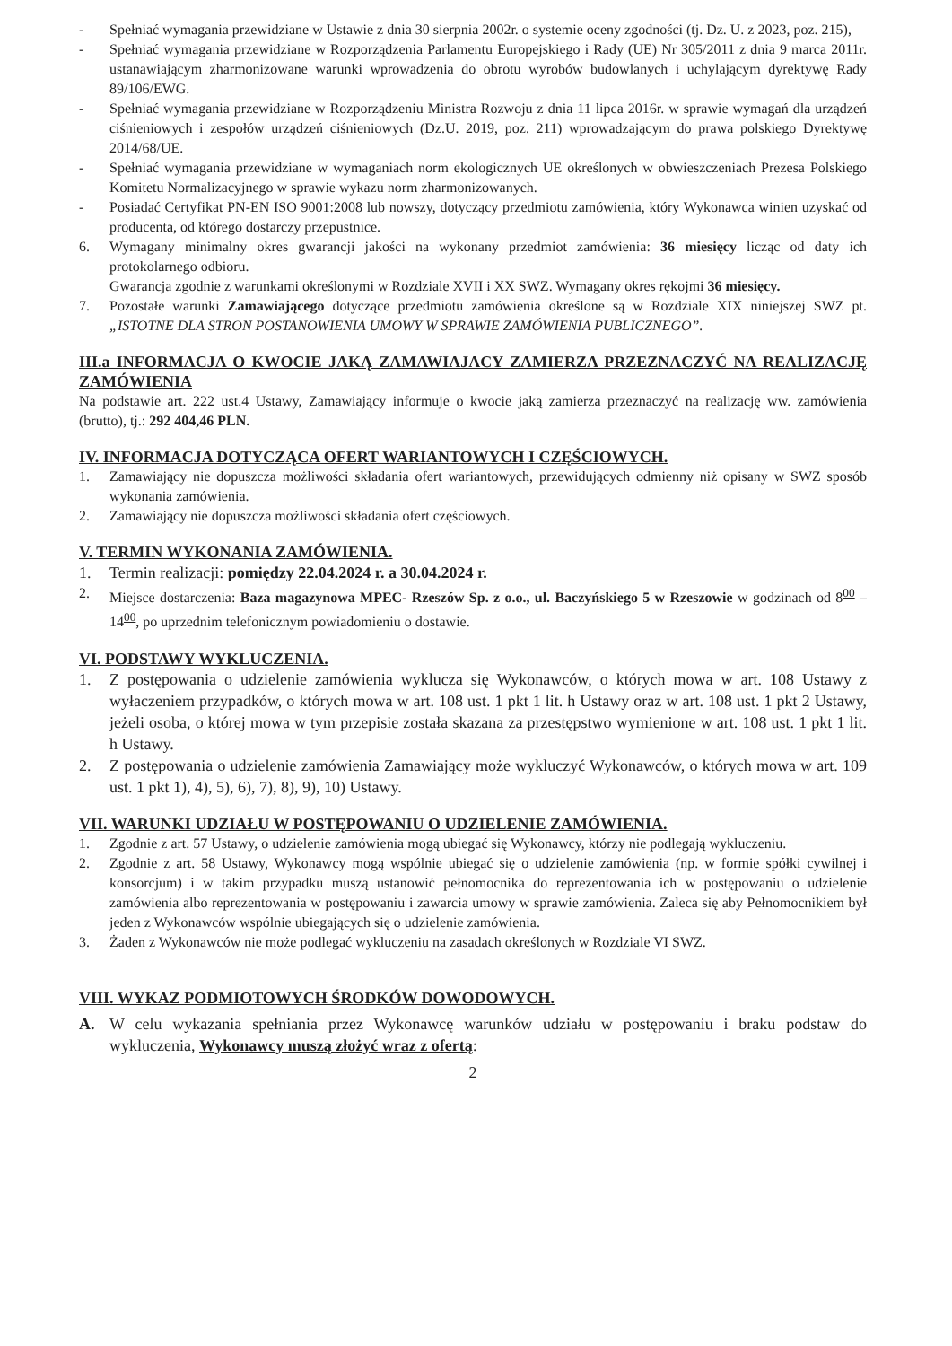- Spełniać wymagania przewidziane w Ustawie z dnia 30 sierpnia 2002r. o systemie oceny zgodności (tj. Dz. U. z 2023, poz. 215),
- Spełniać wymagania przewidziane w Rozporządzenia Parlamentu Europejskiego i Rady (UE) Nr 305/2011 z dnia 9 marca 2011r. ustanawiającym zharmonizowane warunki wprowadzenia do obrotu wyrobów budowlanych i uchylającym dyrektywę Rady 89/106/EWG.
- Spełniać wymagania przewidziane w Rozporządzeniu Ministra Rozwoju z dnia 11 lipca 2016r. w sprawie wymagań dla urządzeń ciśnieniowych i zespołów urządzeń ciśnieniowych (Dz.U. 2019, poz. 211) wprowadzającym do prawa polskiego Dyrektywę 2014/68/UE.
- Spełniać wymagania przewidziane w wymaganiach norm ekologicznych UE określonych w obwieszczeniach Prezesa Polskiego Komitetu Normalizacyjnego w sprawie wykazu norm zharmonizowanych.
- Posiadać Certyfikat PN-EN ISO 9001:2008 lub nowszy, dotyczący przedmiotu zamówienia, który Wykonawca winien uzyskać od producenta, od którego dostarczy przepustnice.
6. Wymagany minimalny okres gwarancji jakości na wykonany przedmiot zamówienia: 36 miesięcy licząc od daty ich protokolarnego odbioru.
Gwarancja zgodnie z warunkami określonymi w Rozdziale XVII i XX SWZ. Wymagany okres rękojmi 36 miesięcy.
7. Pozostałe warunki Zamawiającego dotyczące przedmiotu zamówienia określone są w Rozdziale XIX niniejszej SWZ pt. „ISTOTNE DLA STRON POSTANOWIENIA UMOWY W SPRAWIE ZAMÓWIENIA PUBLICZNEGO”.
III.a INFORMACJA O KWOCIE JAKĄ ZAMAWIAJACY ZAMIERZA PRZEZNACZYĆ NA REALIZACJĘ ZAMÓWIENIA
Na podstawie art. 222 ust.4 Ustawy, Zamawiający informuje o kwocie jaką zamierza przeznaczyć na realizację ww. zamówienia (brutto), tj.: 292 404,46 PLN.
IV. INFORMACJA DOTYCZĄCA OFERT WARIANTOWYCH I CZĘŚCIOWYCH.
1. Zamawiający nie dopuszcza możliwości składania ofert wariantowych, przewidujących odmienny niż opisany w SWZ sposób wykonania zamówienia.
2. Zamawiający nie dopuszcza możliwości składania ofert częściowych.
V. TERMIN WYKONANIA ZAMÓWIENIA.
1. Termin realizacji: pomiędzy 22.04.2024 r. a 30.04.2024 r.
2. Miejsce dostarczenia: Baza magazynowa MPEC- Rzeszów Sp. z o.o., ul. Baczyńskiego 5 w Rzeszowie w godzinach od 8<sup>00</sup> – 14<sup>00</sup>, po uprzednim telefonicznym powiadomieniu o dostawie.
VI. PODSTAWY WYKLUCZENIA.
1. Z postępowania o udzielenie zamówienia wyklucza się Wykonawców, o których mowa w art. 108 Ustawy z wyłaczeniem przypadków, o których mowa w art. 108 ust. 1 pkt 1 lit. h Ustawy oraz w art. 108 ust. 1 pkt 2 Ustawy, jeżeli osoba, o której mowa w tym przepisie została skazana za przestępstwo wymienione w art. 108 ust. 1 pkt 1 lit. h Ustawy.
2. Z postępowania o udzielenie zamówienia Zamawiający może wykluczyć Wykonawców, o których mowa w art. 109 ust. 1 pkt 1), 4), 5), 6), 7), 8), 9), 10) Ustawy.
VII. WARUNKI UDZIAŁU W POSTĘPOWANIU O UDZIELENIE ZAMÓWIENIA.
1. Zgodnie z art. 57 Ustawy, o udzielenie zamówienia mogą ubiegać się Wykonawcy, którzy nie podlegają wykluczeniu.
2. Zgodnie z art. 58 Ustawy, Wykonawcy mogą wspólnie ubiegać się o udzielenie zamówienia (np. w formie spółki cywilnej i konsorcjum) i w takim przypadku muszą ustanowić pełnomocnika do reprezentowania ich w postępowaniu o udzielenie zamówienia albo reprezentowania w postępowaniu i zawarcia umowy w sprawie zamówienia. Zaleca się aby Pełnomocnikiem był jeden z Wykonawców wspólnie ubiegających się o udzielenie zamówienia.
3. Żaden z Wykonawców nie może podlegać wykluczeniu na zasadach określonych w Rozdziale VI SWZ.
VIII. WYKAZ PODMIOTOWYCH ŚRODKÓW DOWODOWYCH.
A. W celu wykazania spełniania przez Wykonawcę warunków udziału w postępowaniu i braku podstaw do wykluczenia, Wykonawcy muszą złożyć wraz z ofertą:
2